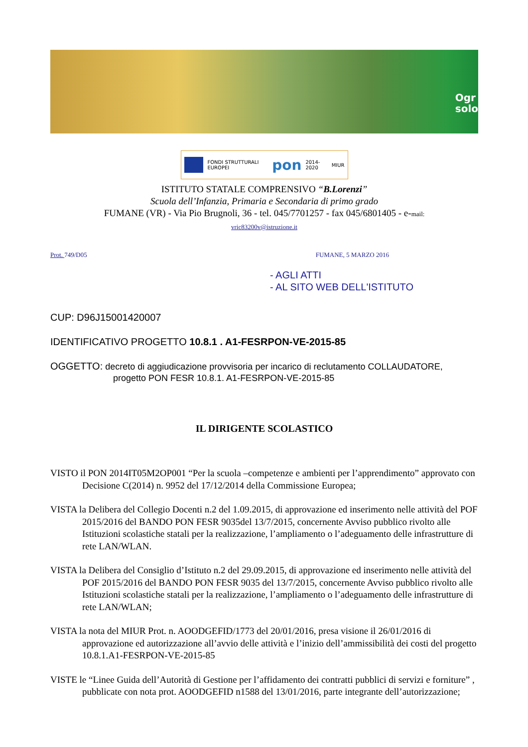Ogr
solo
FONDI STRUTTURALI EUROPEI
pon
2014-2020 MIUR
ISTITUTO STATALE COMPRENSIVO “B.Lorenzi”
Scuola dell’Infanzia, Primaria e Secondaria di primo grado
FUMANE (VR) - Via Pio Brugnoli, 36 - tel. 045/7701257 - fax 045/6801405 - e-mail:
vric83200v@istruzione.it
Prot. 749/D05 FUMANE, 5 MARZO 2016
- AGLI ATTI
- AL SITO WEB DELL'ISTITUTO
CUP: D96J15001420007
IDENTIFICATIVO PROGETTO 10.8.1 . A1-FESRPON-VE-2015-85
OGGETTO: decreto di aggiudicazione provvisoria per incarico di reclutamento COLLAUDATORE,
progetto PON FESR 10.8.1. A1-FESRPON-VE-2015-85
IL DIRIGENTE SCOLASTICO
VISTO il PON 2014IT05M2OP001 “Per la scuola –competenze e ambienti per l’apprendimento” approvato con Decisione C(2014) n. 9952 del 17/12/2014 della Commissione Europea;
VISTA la Delibera del Collegio Docenti n.2 del 1.09.2015, di approvazione ed inserimento nelle attività del POF 2015/2016 del BANDO PON FESR 9035del 13/7/2015, concernente Avviso pubblico rivolto alle Istituzioni scolastiche statali per la realizzazione, l’ampliamento o l’adeguamento delle infrastrutture di rete LAN/WLAN.
VISTA la Delibera del Consiglio d’Istituto n.2 del 29.09.2015, di approvazione ed inserimento nelle attività del POF 2015/2016 del BANDO PON FESR 9035 del 13/7/2015, concernente Avviso pubblico rivolto alle Istituzioni scolastiche statali per la realizzazione, l’ampliamento o l’adeguamento delle infrastrutture di rete LAN/WLAN;
VISTA la nota del MIUR Prot. n. AOODGEFID/1773 del 20/01/2016, presa visione il 26/01/2016 di approvazione ed autorizzazione all’avvio delle attività e l’inizio dell’ammissibilità dei costi del progetto 10.8.1.A1-FESRPON-VE-2015-85
VISTE le “Linee Guida dell’Autorità di Gestione per l’affidamento dei contratti pubblici di servizi e forniture” , pubblicate con nota prot. AOODGEFID n1588 del 13/01/2016, parte integrante dell’autorizzazione;